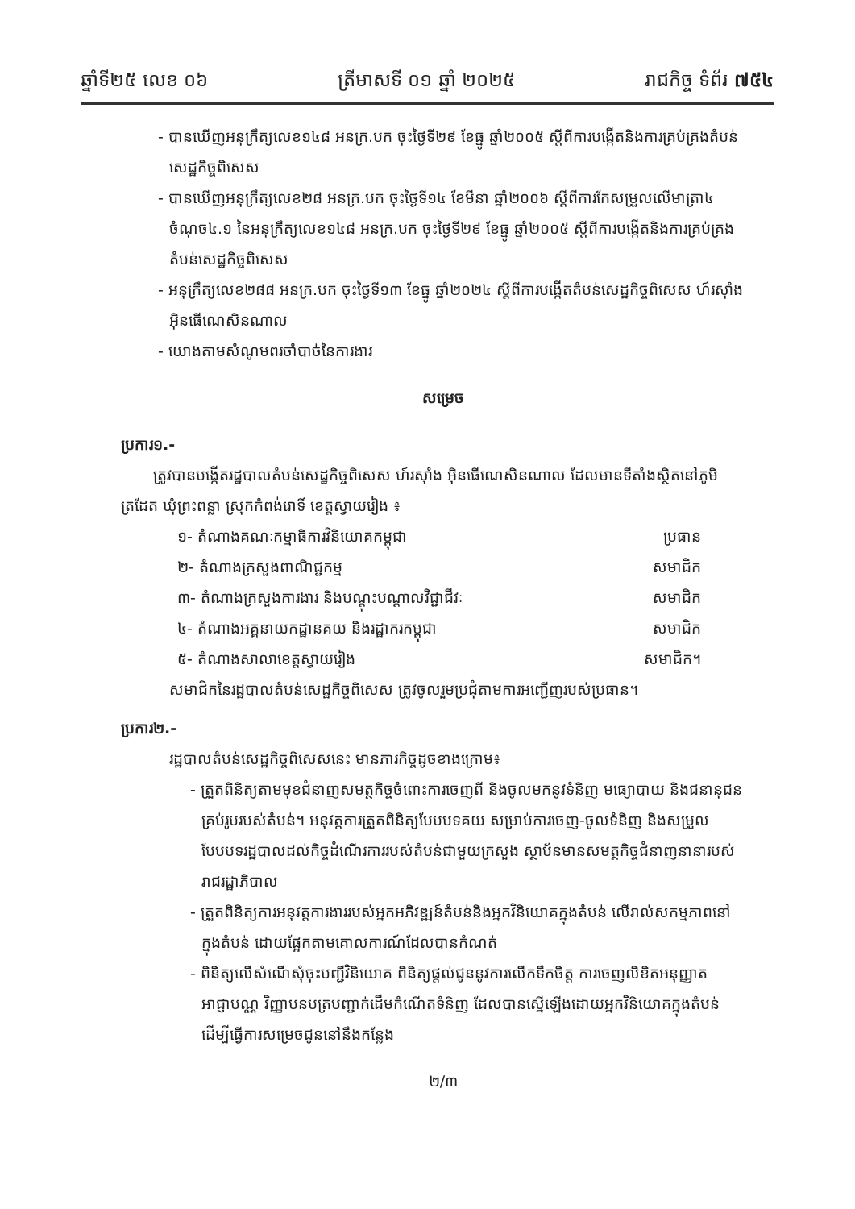ឆ្នាំទី២៥ លេខ ០៦ ត្រីមាសទី ០១ ឆ្នាំ ២០២៥ រាជកិច្ច ទំព័រ ៧៥៤
- បានឃើញអនុក្រឹត្យលេខ១៤៨ អនក្រ.បក ចុះថ្ងៃទី២៩ ខែធ្នូ ឆ្នាំ២០០៥ ស្តីពីការបង្កើតនិងការគ្រប់គ្រងតំបន់សេដ្ឋកិច្ចពិសេស
- បានឃើញអនុក្រឹត្យលេខ២៨ អនក្រ.បក ចុះថ្ងៃទី១៤ ខែមីនា ឆ្នាំ២០០៦ ស្តីពីការកែសម្រួលលើមាត្រា៤ ចំណុច៤.១ នៃអនុក្រឹត្យលេខ១៤៨ អនក្រ.បក ចុះថ្ងៃទី២៩ ខែធ្នូ ឆ្នាំ២០០៥ ស្តីពីការបង្កើតនិងការគ្រប់គ្រងតំបន់សេដ្ឋកិច្ចពិសេស
- អនុក្រឹត្យលេខ២៨៨ អនក្រ.បក ចុះថ្ងៃទី១៣ ខែធ្នូ ឆ្នាំ២០២៤ ស្តីពីការបង្កើតតំបន់សេដ្ឋកិច្ចពិសេស ហ៍រស៊ាំង អ៊ិនធើណេសិនណាល
- យោងតាមសំណូមពរចាំបាច់នៃការងារ
សម្រេច
ប្រការ១.-
ត្រូវបានបង្កើតរដ្ឋបាលតំបន់សេដ្ឋកិច្ចពិសេស ហ៍រស៊ាំង អ៊ិនធើណេសិនណាល ដែលមានទីតាំងស្ថិតនៅភូមិត្រដែត ឃុំព្រះពន្លា ស្រុកកំពង់រោទិ៍ ខេត្តស្វាយរៀង ៖
១- តំណាងគណៈកម្មាធិការវិនិយោគកម្ពុជា ប្រធាន
២- តំណាងក្រសួងពាណិជ្ជកម្ម សមាជិក
៣- តំណាងក្រសួងការងារ និងបណ្តុះបណ្តាលវិជ្ជាជីវៈ សមាជិក
៤- តំណាងអគ្គនាយកដ្ឋានគយ និងរដ្ឋាករកម្ពុជា សមាជិក
៥- តំណាងសាលាខេត្តស្វាយរៀង សមាជិក។
សមាជិកនៃរដ្ឋបាលតំបន់សេដ្ឋកិច្ចពិសេស ត្រូវចូលរួមប្រជុំតាមការអញ្ជើញរបស់ប្រធាន។
ប្រការ២.-
រដ្ឋបាលតំបន់សេដ្ឋកិច្ចពិសេសនេះ មានភារកិច្ចដូចខាងក្រោម៖
- ត្រួតពិនិត្យតាមមុខជំនាញសមត្ថកិច្ចចំពោះការចេញពី និងចូលមកនូវទំនិញ មធ្យោបាយ និងជនានុជនគ្រប់រូបរបស់តំបន់។ អនុវត្តការត្រួតពិនិត្យបែបបទគយ សម្រាប់ការចេញ-ចូលទំនិញ និងសម្រួលបែបបទរដ្ឋបាលដល់កិច្ចដំណើរការរបស់តំបន់ជាមួយក្រសួង ស្ថាប័នមានសមត្ថកិច្ចជំនាញនានារបស់រាជរដ្ឋាភិបាល
- ត្រួតពិនិត្យការអនុវត្តការងាររបស់អ្នកអភិវឌ្ឍន៍តំបន់និងអ្នកវិនិយោគក្នុងតំបន់ លើរាល់សកម្មភាពនៅក្នុងតំបន់ ដោយផ្អែកតាមគោលការណ៍ដែលបានកំណត់
- ពិនិត្យលើសំណើសុំចុះបញ្ជីវិនិយោគ ពិនិត្យផ្តល់ជូននូវការលើកទឹកចិត្ត ការចេញលិខិតអនុញ្ញាត អាជ្ញាបណ្ណ វិញ្ញាបនបត្របញ្ជាក់ដើមកំណើតទំនិញ ដែលបានស្នើឡើងដោយអ្នកវិនិយោគក្នុងតំបន់ ដើម្បីធ្វើការសម្រេចជូននៅនឹងកន្លែង
២/៣